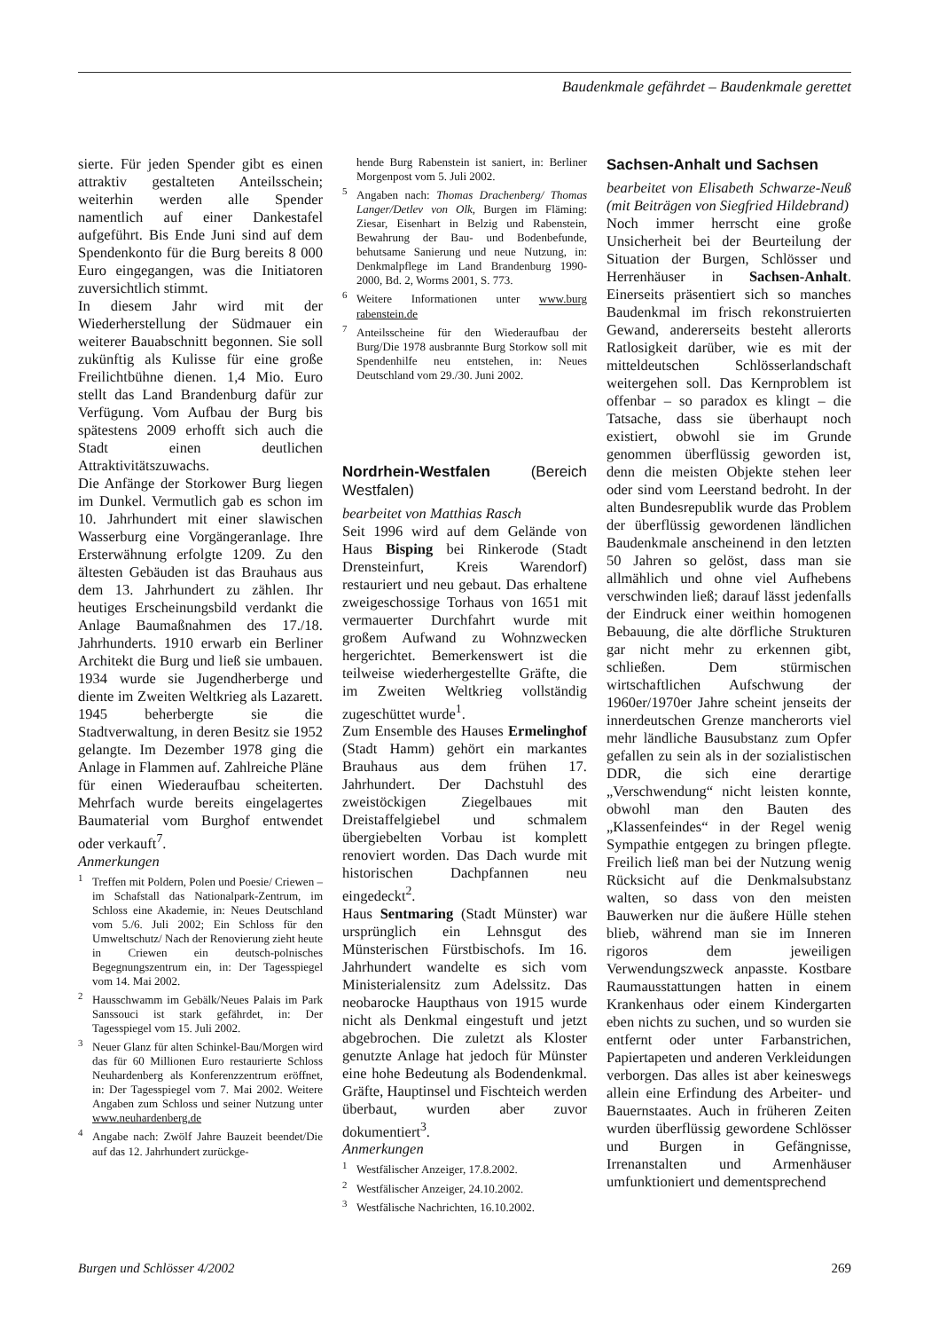Baudenkmale gefährdet – Baudenkmale gerettet
sierte. Für jeden Spender gibt es einen attraktiv gestalteten Anteilsschein; weiterhin werden alle Spender namentlich auf einer Dankestafel aufgeführt. Bis Ende Juni sind auf dem Spendenkonto für die Burg bereits 8 000 Euro eingegangen, was die Initiatoren zuversichtlich stimmt.
In diesem Jahr wird mit der Wiederherstellung der Südmauer ein weiterer Bauabschnitt begonnen. Sie soll zukünftig als Kulisse für eine große Freilichtbühne dienen. 1,4 Mio. Euro stellt das Land Brandenburg dafür zur Verfügung. Vom Aufbau der Burg bis spätestens 2009 erhofft sich auch die Stadt einen deutlichen Attraktivitätszuwachs.
Die Anfänge der Storkower Burg liegen im Dunkel. Vermutlich gab es schon im 10. Jahrhundert mit einer slawischen Wasserburg eine Vorgängeranlage. Ihre Ersterwähnung erfolgte 1209. Zu den ältesten Gebäuden ist das Brauhaus aus dem 13. Jahrhundert zu zählen. Ihr heutiges Erscheinungsbild verdankt die Anlage Baumaßnahmen des 17./18. Jahrhunderts. 1910 erwarb ein Berliner Architekt die Burg und ließ sie umbauen. 1934 wurde sie Jugendherberge und diente im Zweiten Weltkrieg als Lazarett. 1945 beherbergte sie die Stadtverwaltung, in deren Besitz sie 1952 gelangte. Im Dezember 1978 ging die Anlage in Flammen auf. Zahlreiche Pläne für einen Wiederaufbau scheiterten. Mehrfach wurde bereits eingelagertes Baumaterial vom Burghof entwendet oder verkauft<sup>7</sup>.
Anmerkungen
<sup>1</sup> Treffen mit Poldern, Polen und Poesie/ Criewen – im Schafstall das Nationalpark-Zentrum, im Schloss eine Akademie, in: Neues Deutschland vom 5./6. Juli 2002; Ein Schloss für den Umweltschutz/ Nach der Renovierung zieht heute in Criewen ein deutsch-polnisches Begegnungszentrum ein, in: Der Tagesspiegel vom 14. Mai 2002.
<sup>2</sup> Hausschwamm im Gebälk/Neues Palais im Park Sanssouci ist stark gefährdet, in: Der Tagesspiegel vom 15. Juli 2002.
<sup>3</sup> Neuer Glanz für alten Schinkel-Bau/Morgen wird das für 60 Millionen Euro restaurierte Schloss Neuhardenberg als Konferenzzentrum eröffnet, in: Der Tagesspiegel vom 7. Mai 2002. Weitere Angaben zum Schloss und seiner Nutzung unter www.neuhardenberg.de
<sup>4</sup> Angabe nach: Zwölf Jahre Bauzeit beendet/Die auf das 12. Jahrhundert zurückge-
hende Burg Rabenstein ist saniert, in: Berliner Morgenpost vom 5. Juli 2002.
<sup>5</sup> Angaben nach: Thomas Drachenberg/ Thomas Langer/Detlev von Olk, Burgen im Fläming: Ziesar, Eisenhart in Belzig und Rabenstein, Bewahrung der Bau- und Bodenbefunde, behutsame Sanierung und neue Nutzung, in: Denkmalpflege im Land Brandenburg 1990-2000, Bd. 2, Worms 2001, S. 773.
<sup>6</sup> Weitere Informationen unter www.burg rabenstein.de
<sup>7</sup> Anteilsscheine für den Wiederaufbau der Burg/Die 1978 ausbrannte Burg Storkow soll mit Spendenhilfe neu entstehen, in: Neues Deutschland vom 29./30. Juni 2002.
Nordrhein-Westfalen (Bereich Westfalen)
bearbeitet von Matthias Rasch
Seit 1996 wird auf dem Gelände von Haus Bisping bei Rinkerode (Stadt Drensteinfurt, Kreis Warendorf) restauriert und neu gebaut. Das erhaltene zweigeschossige Torhaus von 1651 mit vermauerter Durchfahrt wurde mit großem Aufwand zu Wohnzwecken hergerichtet. Bemerkenswert ist die teilweise wiederhergestellte Gräfte, die im Zweiten Weltkrieg vollständig zugeschüttet wurde<sup>1</sup>.
Zum Ensemble des Hauses Ermelinghof (Stadt Hamm) gehört ein markantes Brauhaus aus dem frühen 17. Jahrhundert. Der Dachstuhl des zweistöckigen Ziegelbaues mit Dreistaffelgiebel und schmalem übergiebelten Vorbau ist komplett renoviert worden. Das Dach wurde mit historischen Dachpfannen neu eingedeckt<sup>2</sup>.
Haus Sentmaring (Stadt Münster) war ursprünglich ein Lehnsgut des Münsterischen Fürstbischofs. Im 16. Jahrhundert wandelte es sich vom Ministerialensitz zum Adelssitz. Das neobarocke Haupthaus von 1915 wurde nicht als Denkmal eingestuft und jetzt abgebrochen. Die zuletzt als Kloster genutzte Anlage hat jedoch für Münster eine hohe Bedeutung als Bodendenkmal. Gräfte, Hauptinsel und Fischteich werden überbaut, wurden aber zuvor dokumentiert<sup>3</sup>.
Anmerkungen
<sup>1</sup> Westfälischer Anzeiger, 17.8.2002.
<sup>2</sup> Westfälischer Anzeiger, 24.10.2002.
<sup>3</sup> Westfälische Nachrichten, 16.10.2002.
Sachsen-Anhalt und Sachsen
bearbeitet von Elisabeth Schwarze-Neuß (mit Beiträgen von Siegfried Hildebrand)
Noch immer herrscht eine große Unsicherheit bei der Beurteilung der Situation der Burgen, Schlösser und Herrenhäuser in Sachsen-Anhalt. Einerseits präsentiert sich so manches Baudenkmal im frisch rekonstruierten Gewand, andererseits besteht allerorts Ratlosigkeit darüber, wie es mit der mitteldeutschen Schlösserlandschaft weitergehen soll. Das Kernproblem ist offenbar – so paradox es klingt – die Tatsache, dass sie überhaupt noch existiert, obwohl sie im Grunde genommen überflüssig geworden ist, denn die meisten Objekte stehen leer oder sind vom Leerstand bedroht. In der alten Bundesrepublik wurde das Problem der überflüssig gewordenen ländlichen Baudenkmale anscheinend in den letzten 50 Jahren so gelöst, dass man sie allmählich und ohne viel Aufhebens verschwinden ließ; darauf lässt jedenfalls der Eindruck einer weithin homogenen Bebauung, die alte dörfliche Strukturen gar nicht mehr zu erkennen gibt, schließen. Dem stürmischen wirtschaftlichen Aufschwung der 1960er/1970er Jahre scheint jenseits der innerdeutschen Grenze mancherorts viel mehr ländliche Bausubstanz zum Opfer gefallen zu sein als in der sozialistischen DDR, die sich eine derartige „Verschwendung“ nicht leisten konnte, obwohl man den Bauten des „Klassenfeindes“ in der Regel wenig Sympathie entgegen zu bringen pflegte. Freilich ließ man bei der Nutzung wenig Rücksicht auf die Denkmalsubstanz walten, so dass von den meisten Bauwerken nur die äußere Hülle stehen blieb, während man sie im Inneren rigoros dem jeweiligen Verwendungszweck anpasste. Kostbare Raumausstattungen hatten in einem Krankenhaus oder einem Kindergarten eben nichts zu suchen, und so wurden sie entfernt oder unter Farbanstrichen, Papiertapeten und anderen Verkleidungen verborgen. Das alles ist aber keineswegs allein eine Erfindung des Arbeiter- und Bauernstaates. Auch in früheren Zeiten wurden überflüssig gewordene Schlösser und Burgen in Gefängnisse, Irrenanstalten und Armenhäuser umfunktioniert und dementsprechend
Burgen und Schlösser 4/2002 269